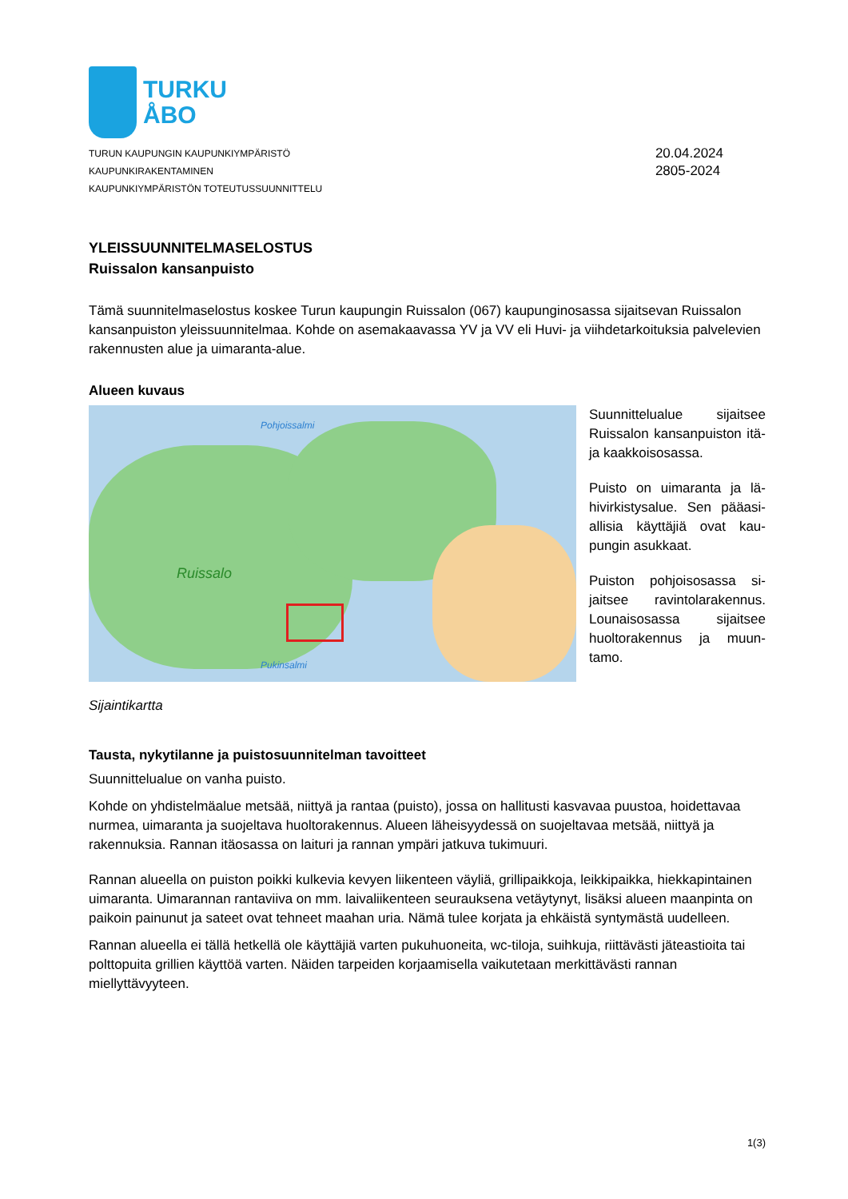TURKU
ÅBO
TURUN KAUPUNGIN KAUPUNKIYMPÄRISTÖ
KAUPUNKIRAKENTAMINEN
KAUPUNKIYMPÄRISTÖN TOTEUTUSSUUNNITTELU
20.04.2024
2805-2024
YLEISSUUNNITELMASELOSTUS
Ruissalon kansanpuisto
Tämä suunnitelmaselostus koskee Turun kaupungin Ruissalon (067) kaupunginosassa sijaitsevan Ruissa­lon kansanpuiston yleissuunnitelmaa. Kohde on asemakaavassa YV ja VV eli Huvi- ja viihdetarkoituksia palvelevien rakennusten alue ja uimaranta-alue.
Alueen kuvaus
Ruissalo
Pohjoissalmi
Pukinsalmi
Suunnittelualue sijaitsee Ruissalon kansanpuiston itä- ja kaakkoisosassa.
Puisto on uimaranta ja lä­hivirkistysalue. Sen pääasi­allisia käyttäjiä ovat kau­pungin asukkaat.
Puiston pohjoisosassa si­jaitsee ravintolarakennus. Lounaisosassa sijaitsee huoltorakennus ja muun­tamo.
Sijaintikartta
Tausta, nykytilanne ja puistosuunnitelman tavoitteet
Suunnittelualue on vanha puisto.
Kohde on yhdistelmäalue metsää, niittyä ja rantaa (puisto), jossa on hallitusti kasvavaa puustoa, hoidetta­vaa nurmea, uimaranta ja suojeltava huoltorakennus. Alueen läheisyydessä on suojeltavaa metsää, niittyä ja rakennuksia. Rannan itäosassa on laituri ja rannan ympäri jatkuva tukimuuri.
Rannan alueella on puiston poikki kulkevia kevyen liikenteen väyliä, grillipaikkoja, leikkipaikka, hiekkapin­tainen uimaranta. Uimarannan rantaviiva on mm. laivaliikenteen seurauksena vetäytynyt, lisäksi alueen maanpinta on paikoin painunut ja sateet ovat tehneet maahan uria. Nämä tulee korjata ja ehkäistä synty­mästä uudelleen.
Rannan alueella ei tällä hetkellä ole käyttäjiä varten pukuhuoneita, wc-tiloja, suihkuja, riittävästi jäteasti­oita tai polttopuita grillien käyttöä varten. Näiden tarpeiden korjaamisella vaikutetaan merkittävästi ran­nan miellyttävyyteen.
1(3)